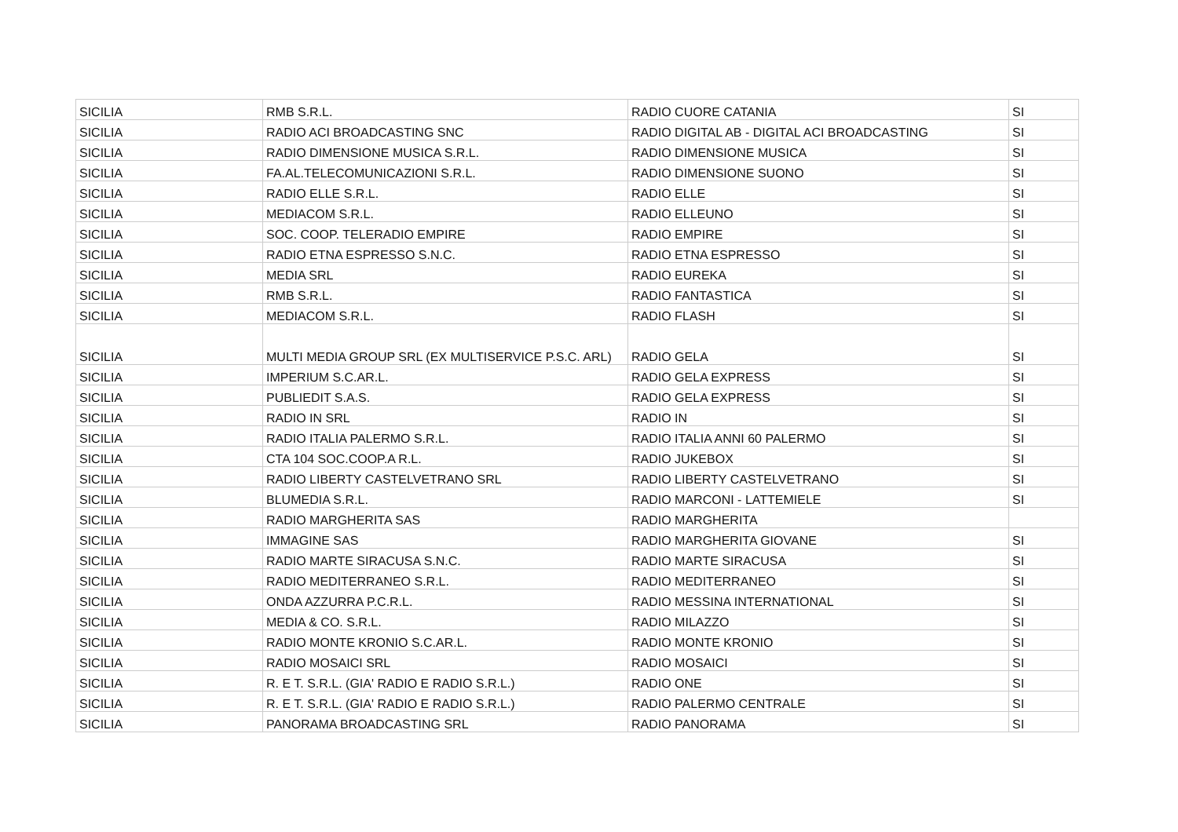| SICILIA | RMB S.R.L. | RADIO CUORE CATANIA | SI |
| SICILIA | RADIO ACI BROADCASTING SNC | RADIO DIGITAL AB - DIGITAL ACI BROADCASTING | SI |
| SICILIA | RADIO DIMENSIONE MUSICA S.R.L. | RADIO DIMENSIONE MUSICA | SI |
| SICILIA | FA.AL.TELECOMUNICAZIONI S.R.L. | RADIO DIMENSIONE SUONO | SI |
| SICILIA | RADIO ELLE S.R.L. | RADIO ELLE | SI |
| SICILIA | MEDIACOM S.R.L. | RADIO ELLEUNO | SI |
| SICILIA | SOC. COOP. TELERADIO EMPIRE | RADIO EMPIRE | SI |
| SICILIA | RADIO ETNA ESPRESSO S.N.C. | RADIO ETNA ESPRESSO | SI |
| SICILIA | MEDIA SRL | RADIO EUREKA | SI |
| SICILIA | RMB S.R.L. | RADIO FANTASTICA | SI |
| SICILIA | MEDIACOM S.R.L. | RADIO FLASH | SI |
| SICILIA | MULTI MEDIA GROUP SRL (EX MULTISERVICE P.S.C. ARL) | RADIO GELA | SI |
| SICILIA | IMPERIUM S.C.AR.L. | RADIO GELA EXPRESS | SI |
| SICILIA | PUBLIEDIT S.A.S. | RADIO GELA EXPRESS | SI |
| SICILIA | RADIO IN SRL | RADIO IN | SI |
| SICILIA | RADIO ITALIA PALERMO S.R.L. | RADIO ITALIA ANNI 60 PALERMO | SI |
| SICILIA | CTA 104 SOC.COOP.A R.L. | RADIO JUKEBOX | SI |
| SICILIA | RADIO LIBERTY CASTELVETRANO SRL | RADIO LIBERTY CASTELVETRANO | SI |
| SICILIA | BLUMEDIA S.R.L. | RADIO MARCONI - LATTEMIELE | SI |
| SICILIA | RADIO MARGHERITA SAS | RADIO MARGHERITA | |
| SICILIA | IMMAGINE SAS | RADIO MARGHERITA GIOVANE | SI |
| SICILIA | RADIO MARTE SIRACUSA S.N.C. | RADIO MARTE SIRACUSA | SI |
| SICILIA | RADIO MEDITERRANEO S.R.L. | RADIO MEDITERRANEO | SI |
| SICILIA | ONDA AZZURRA P.C.R.L. | RADIO MESSINA INTERNATIONAL | SI |
| SICILIA | MEDIA & CO. S.R.L. | RADIO MILAZZO | SI |
| SICILIA | RADIO MONTE KRONIO S.C.AR.L. | RADIO MONTE KRONIO | SI |
| SICILIA | RADIO MOSAICI SRL | RADIO MOSAICI | SI |
| SICILIA | R. E T. S.R.L. (GIA' RADIO E RADIO S.R.L.) | RADIO ONE | SI |
| SICILIA | R. E T. S.R.L. (GIA' RADIO E RADIO S.R.L.) | RADIO PALERMO CENTRALE | SI |
| SICILIA | PANORAMA BROADCASTING SRL | RADIO PANORAMA | SI |